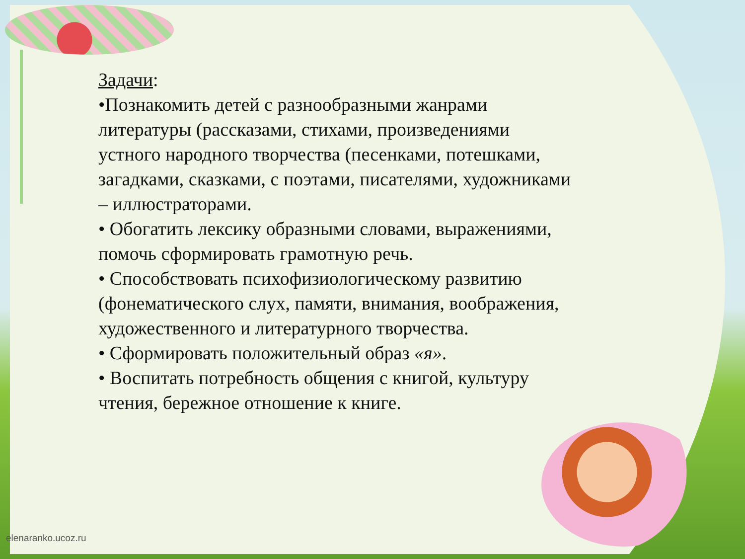Задачи:
•Познакомить детей с разнообразными жанрами литературы (рассказами, стихами, произведениями устного народного творчества (песенками, потешками, загадками, сказками, с поэтами, писателями, художниками – иллюстраторами.
• Обогатить лексику образными словами, выражениями, помочь сформировать грамотную речь.
• Способствовать психофизиологическому развитию (фонематического слух, памяти, внимания, воображения, художественного и литературного творчества.
• Сформировать положительный образ «я».
• Воспитать потребность общения с книгой, культуру чтения, бережное отношение к книге.
elenaranko.ucoz.ru